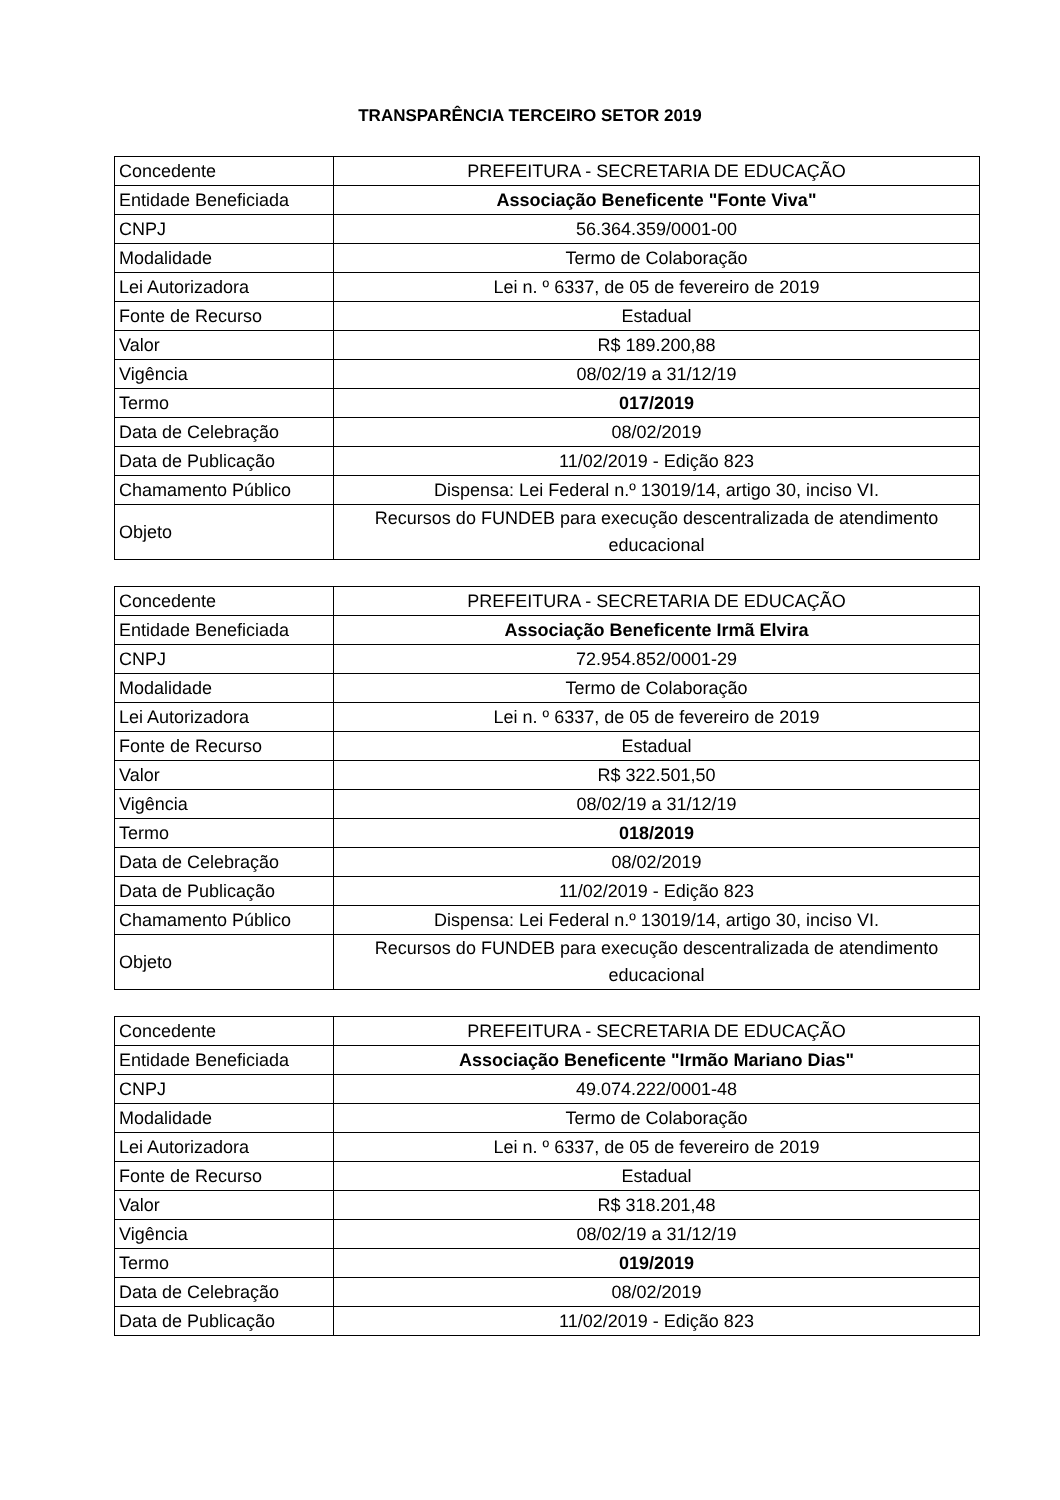TRANSPARÊNCIA TERCEIRO SETOR 2019
| Concedente | PREFEITURA - SECRETARIA DE EDUCAÇÃO |
| Entidade Beneficiada | Associação Beneficente "Fonte Viva" |
| CNPJ | 56.364.359/0001-00 |
| Modalidade | Termo de Colaboração |
| Lei Autorizadora | Lei n. º 6337, de 05 de fevereiro de 2019 |
| Fonte de Recurso | Estadual |
| Valor | R$ 189.200,88 |
| Vigência | 08/02/19 a 31/12/19 |
| Termo | 017/2019 |
| Data de Celebração | 08/02/2019 |
| Data de Publicação | 11/02/2019 - Edição 823 |
| Chamamento Público | Dispensa: Lei Federal n.º 13019/14, artigo 30, inciso VI. |
| Objeto | Recursos do FUNDEB para execução descentralizada de atendimento educacional |
| Concedente | PREFEITURA - SECRETARIA DE EDUCAÇÃO |
| Entidade Beneficiada | Associação Beneficente Irmã Elvira |
| CNPJ | 72.954.852/0001-29 |
| Modalidade | Termo de Colaboração |
| Lei Autorizadora | Lei n. º 6337, de 05 de fevereiro de 2019 |
| Fonte de Recurso | Estadual |
| Valor | R$ 322.501,50 |
| Vigência | 08/02/19 a 31/12/19 |
| Termo | 018/2019 |
| Data de Celebração | 08/02/2019 |
| Data de Publicação | 11/02/2019 - Edição 823 |
| Chamamento Público | Dispensa: Lei Federal n.º 13019/14, artigo 30, inciso VI. |
| Objeto | Recursos do FUNDEB para execução descentralizada de atendimento educacional |
| Concedente | PREFEITURA - SECRETARIA DE EDUCAÇÃO |
| Entidade Beneficiada | Associação Beneficente "Irmão Mariano Dias" |
| CNPJ | 49.074.222/0001-48 |
| Modalidade | Termo de Colaboração |
| Lei Autorizadora | Lei n. º 6337, de 05 de fevereiro de 2019 |
| Fonte de Recurso | Estadual |
| Valor | R$ 318.201,48 |
| Vigência | 08/02/19 a 31/12/19 |
| Termo | 019/2019 |
| Data de Celebração | 08/02/2019 |
| Data de Publicação | 11/02/2019 - Edição 823 |